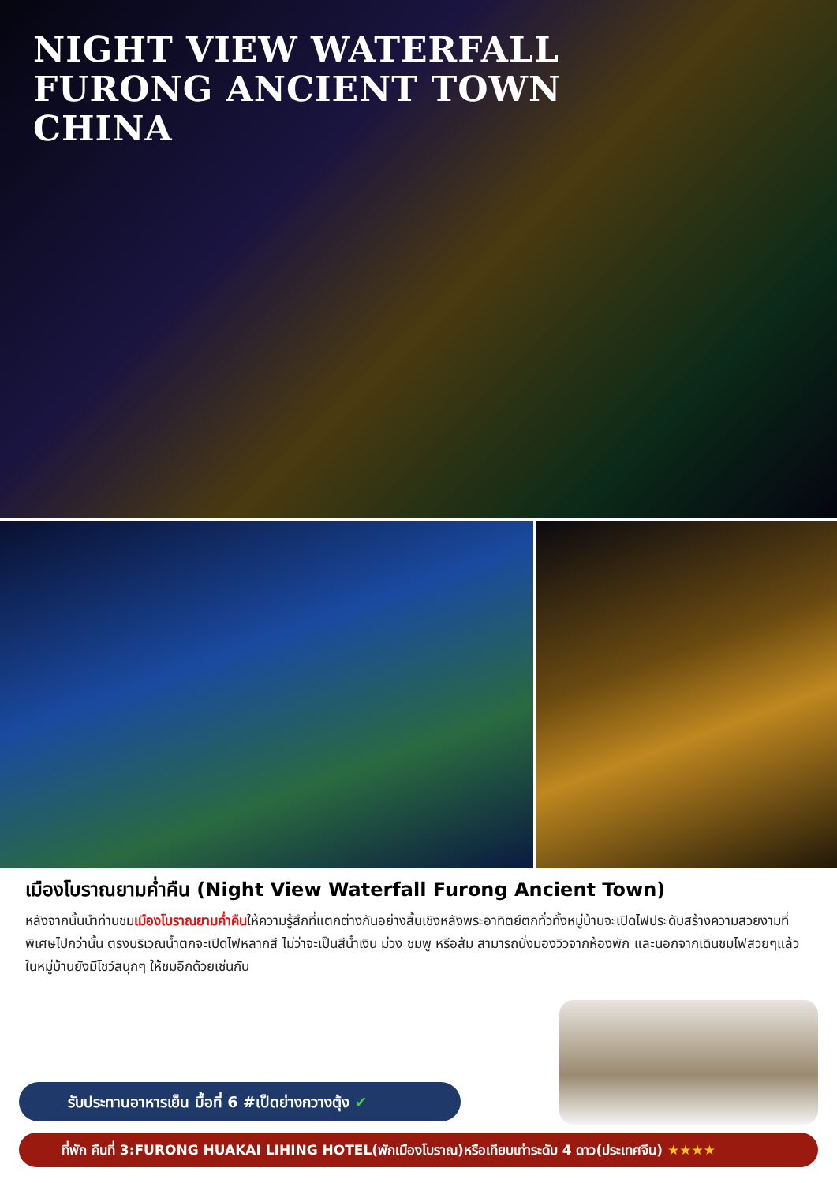NIGHT VIEW WATERFALL
FURONG ANCIENT TOWN
CHINA
เมืองโบราณยามค่ำคืน (Night View Waterfall Furong Ancient Town)
หลังจากนั้นนำท่านชมเมืองโบราณยามค่ำคืนให้ความรู้สึกที่แตกต่างกันอย่างสิ้นเชิงหลังพระอาทิตย์ตกทั่วทั้งหมู่บ้านจะเปิดไฟประดับสร้างความสวยงามที่พิเศษไปกว่านั้น ตรงบริเวณน้ำตกจะเปิดไฟหลากสี ไม่ว่าจะเป็นสีน้ำเงิน ม่วง ชมพู หรือส้ม สามารถนั่งมองวิวจากห้องพัก และนอกจากเดินชมไฟสวยๆแล้ว ในหมู่บ้านยังมีโชว์สนุกๆ ให้ชมอีกด้วยเช่นกัน
รับประทานอาหารเย็น มื้อที่ 6 #เป็ดย่างกวางตุ้ง ✔
ที่พัก คืนที่ 3:FURONG HUAKAI LIHING HOTEL(พักเมืองโบราณ)หรือเทียบเท่าระดับ 4 ดาว(ประเทศจีน) ★★★★